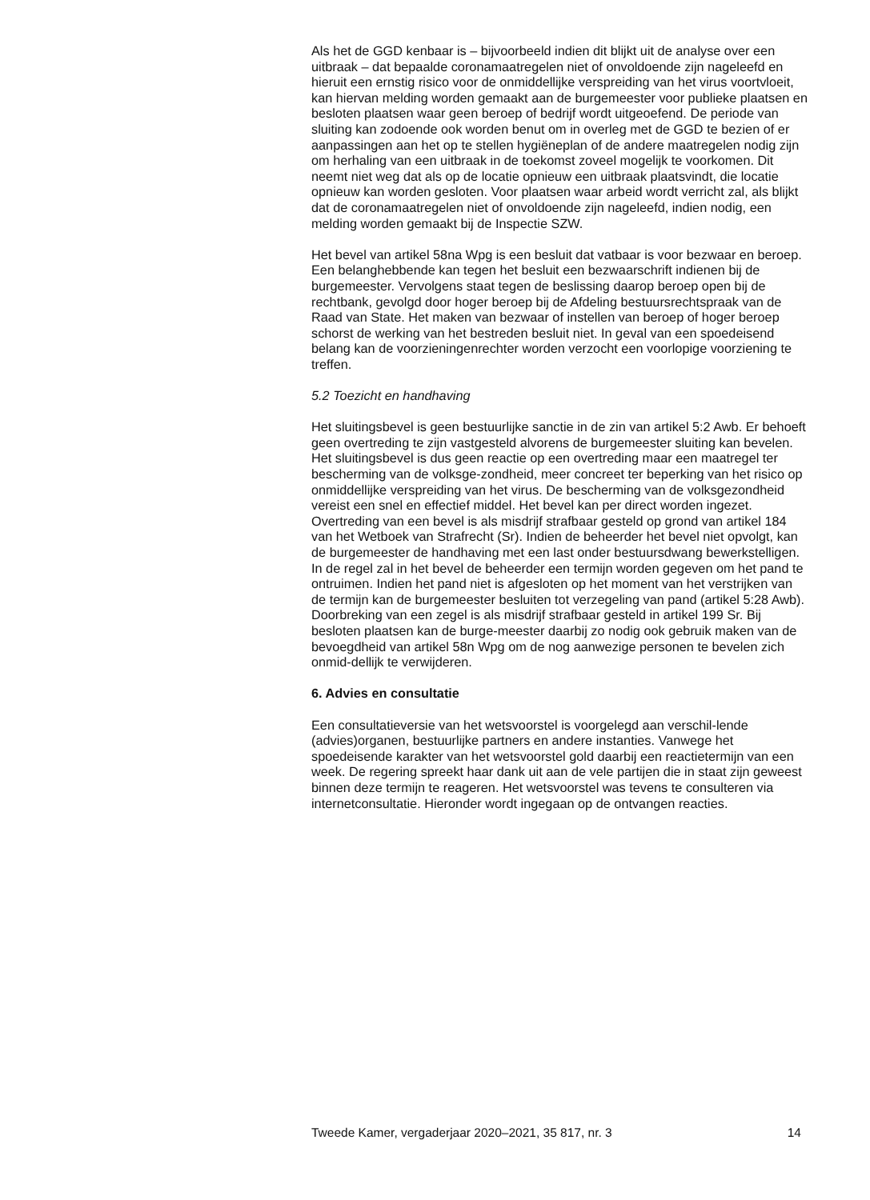Als het de GGD kenbaar is – bijvoorbeeld indien dit blijkt uit de analyse over een uitbraak – dat bepaalde coronamaatregelen niet of onvoldoende zijn nageleefd en hieruit een ernstig risico voor de onmiddellijke verspreiding van het virus voortvloeit, kan hiervan melding worden gemaakt aan de burgemeester voor publieke plaatsen en besloten plaatsen waar geen beroep of bedrijf wordt uitgeoefend. De periode van sluiting kan zodoende ook worden benut om in overleg met de GGD te bezien of er aanpassingen aan het op te stellen hygiëneplan of de andere maatregelen nodig zijn om herhaling van een uitbraak in de toekomst zoveel mogelijk te voorkomen. Dit neemt niet weg dat als op de locatie opnieuw een uitbraak plaatsvindt, die locatie opnieuw kan worden gesloten. Voor plaatsen waar arbeid wordt verricht zal, als blijkt dat de coronamaatregelen niet of onvoldoende zijn nageleefd, indien nodig, een melding worden gemaakt bij de Inspectie SZW.
Het bevel van artikel 58na Wpg is een besluit dat vatbaar is voor bezwaar en beroep. Een belanghebbende kan tegen het besluit een bezwaarschrift indienen bij de burgemeester. Vervolgens staat tegen de beslissing daarop beroep open bij de rechtbank, gevolgd door hoger beroep bij de Afdeling bestuursrechtspraak van de Raad van State. Het maken van bezwaar of instellen van beroep of hoger beroep schorst de werking van het bestreden besluit niet. In geval van een spoedeisend belang kan de voorzieningenrechter worden verzocht een voorlopige voorziening te treffen.
5.2 Toezicht en handhaving
Het sluitingsbevel is geen bestuurlijke sanctie in de zin van artikel 5:2 Awb. Er behoeft geen overtreding te zijn vastgesteld alvorens de burgemeester sluiting kan bevelen. Het sluitingsbevel is dus geen reactie op een overtreding maar een maatregel ter bescherming van de volksge-zondheid, meer concreet ter beperking van het risico op onmiddellijke verspreiding van het virus. De bescherming van de volksgezondheid vereist een snel en effectief middel. Het bevel kan per direct worden ingezet. Overtreding van een bevel is als misdrijf strafbaar gesteld op grond van artikel 184 van het Wetboek van Strafrecht (Sr). Indien de beheerder het bevel niet opvolgt, kan de burgemeester de handhaving met een last onder bestuursdwang bewerkstelligen. In de regel zal in het bevel de beheerder een termijn worden gegeven om het pand te ontruimen. Indien het pand niet is afgesloten op het moment van het verstrijken van de termijn kan de burgemeester besluiten tot verzegeling van pand (artikel 5:28 Awb). Doorbreking van een zegel is als misdrijf strafbaar gesteld in artikel 199 Sr. Bij besloten plaatsen kan de burge-meester daarbij zo nodig ook gebruik maken van de bevoegdheid van artikel 58n Wpg om de nog aanwezige personen te bevelen zich onmid-dellijk te verwijderen.
6. Advies en consultatie
Een consultatieversie van het wetsvoorstel is voorgelegd aan verschil-lende (advies)organen, bestuurlijke partners en andere instanties. Vanwege het spoedeisende karakter van het wetsvoorstel gold daarbij een reactietermijn van een week. De regering spreekt haar dank uit aan de vele partijen die in staat zijn geweest binnen deze termijn te reageren. Het wetsvoorstel was tevens te consulteren via internetconsultatie. Hieronder wordt ingegaan op de ontvangen reacties.
Tweede Kamer, vergaderjaar 2020–2021, 35 817, nr. 3 14